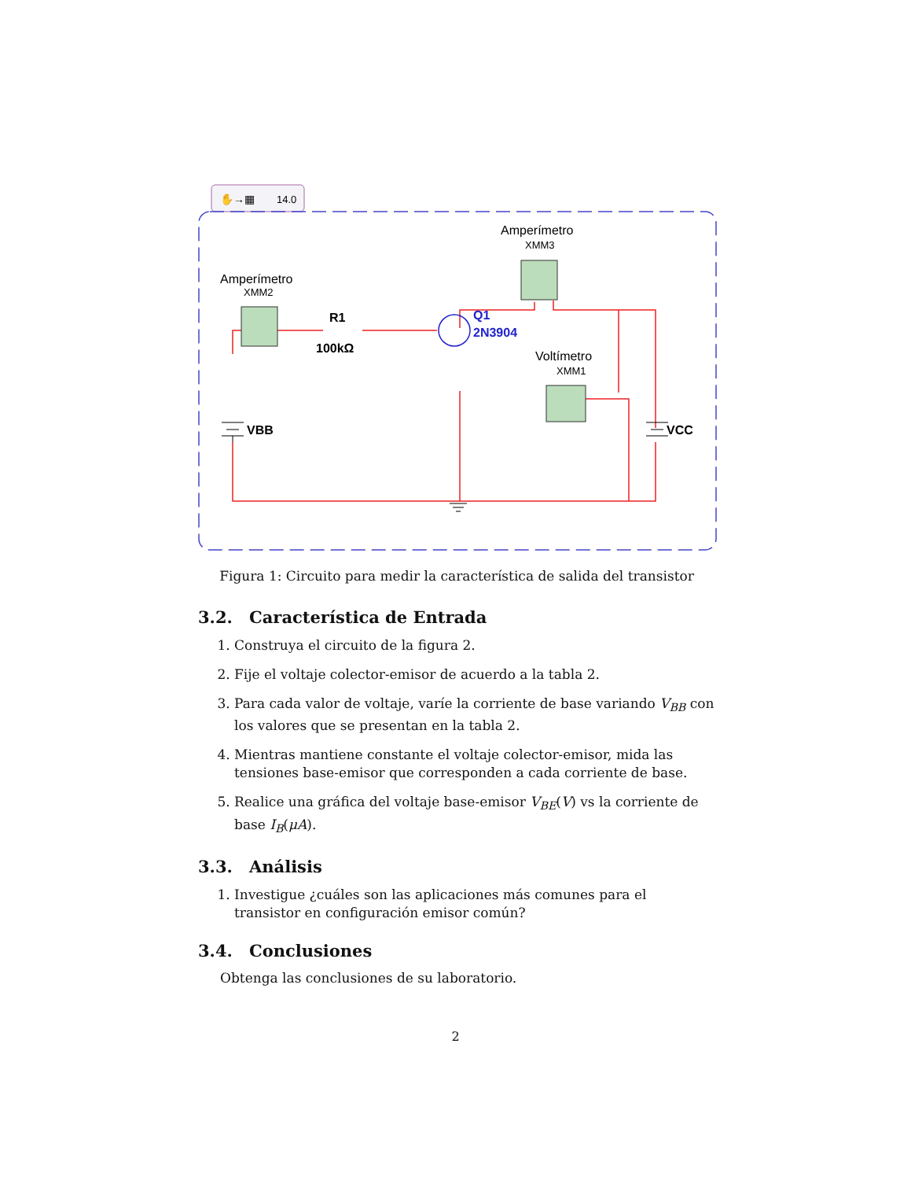14.0
✋→▦
Amperímetro
XMM2
Amperímetro
XMM3
Voltímetro
XMM1
R1
100kΩ
Q1
2N3904
VBB
VCC
Figura 1: Circuito para medir la característica de salida del transistor
3.2. Característica de Entrada
1. Construya el circuito de la figura 2.
2. Fije el voltaje colector-emisor de acuerdo a la tabla 2.
3. Para cada valor de voltaje, varíe la corriente de base variando V<sub>BB</sub> con los valores que se presentan en la tabla 2.
4. Mientras mantiene constante el voltaje colector-emisor, mida las tensiones base-emisor que corresponden a cada corriente de base.
5. Realice una gráfica del voltaje base-emisor V<sub>BE</sub>(V) vs la corriente de base I<sub>B</sub>(μA).
3.3. Análisis
1. Investigue ¿cuáles son las aplicaciones más comunes para el transistor en configuración emisor común?
3.4. Conclusiones
Obtenga las conclusiones de su laboratorio.
2